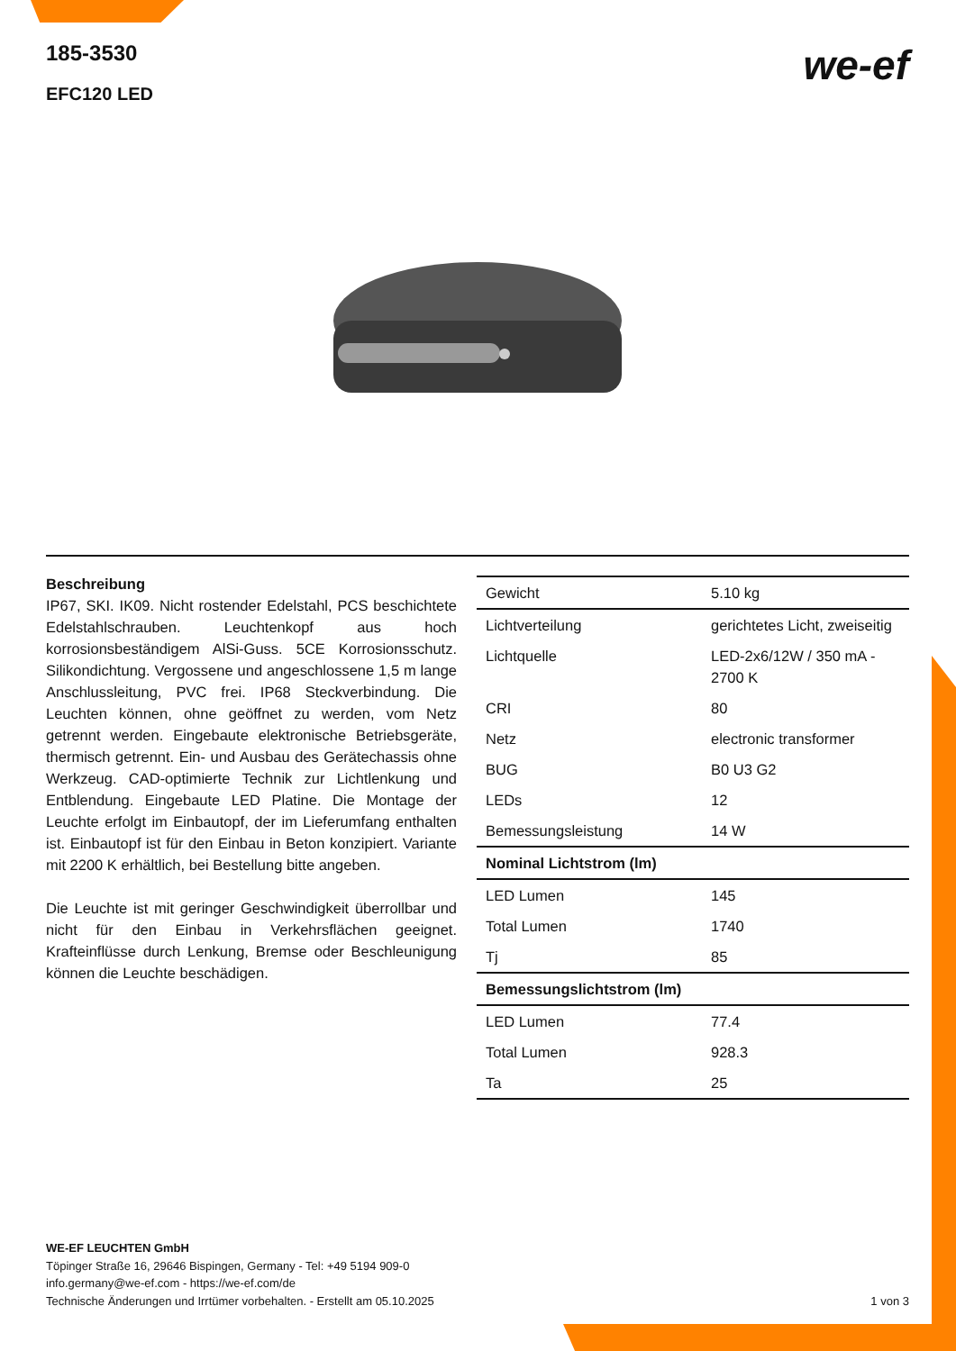185-3530
EFC120 LED
we-ef
Beschreibung
IP67, SKI. IK09. Nicht rostender Edelstahl, PCS beschichtete Edelstahlschrauben. Leuchtenkopf aus hoch korrosionsbeständigem AlSi-Guss. 5CE Korrosionsschutz. Silikondichtung. Vergossene und angeschlossene 1,5 m lange Anschlussleitung, PVC frei. IP68 Steckverbindung. Die Leuchten können, ohne geöffnet zu werden, vom Netz getrennt werden. Eingebaute elektronische Betriebsgeräte, thermisch getrennt. Ein- und Ausbau des Gerätechassis ohne Werkzeug. CAD-optimierte Technik zur Lichtlenkung und Entblendung. Eingebaute LED Platine. Die Montage der Leuchte erfolgt im Einbautopf, der im Lieferumfang enthalten ist. Einbautopf ist für den Einbau in Beton konzipiert. Variante mit 2200 K erhältlich, bei Bestellung bitte angeben.
Die Leuchte ist mit geringer Geschwindigkeit überrollbar und nicht für den Einbau in Verkehrsflächen geeignet. Krafteinflüsse durch Lenkung, Bremse oder Beschleunigung können die Leuchte beschädigen.
| Gewicht | 5.10 kg |
| Lichtverteilung | gerichtetes Licht, zweiseitig |
| Lichtquelle | LED-2x6/12W / 350 mA - 2700 K |
| CRI | 80 |
| Netz | electronic transformer |
| BUG | B0 U3 G2 |
| LEDs | 12 |
| Bemessungsleistung | 14 W |
| Nominal Lichtstrom (lm) | |
| LED Lumen | 145 |
| Total Lumen | 1740 |
| Tj | 85 |
| Bemessungslichtstrom (lm) | |
| LED Lumen | 77.4 |
| Total Lumen | 928.3 |
| Ta | 25 |
WE-EF LEUCHTEN GmbH
Töpinger Straße 16, 29646 Bispingen, Germany - Tel: +49 5194 909-0
info.germany@we-ef.com - https://we-ef.com/de
Technische Änderungen und Irrtümer vorbehalten. - Erstellt am 05.10.2025 1 von 3